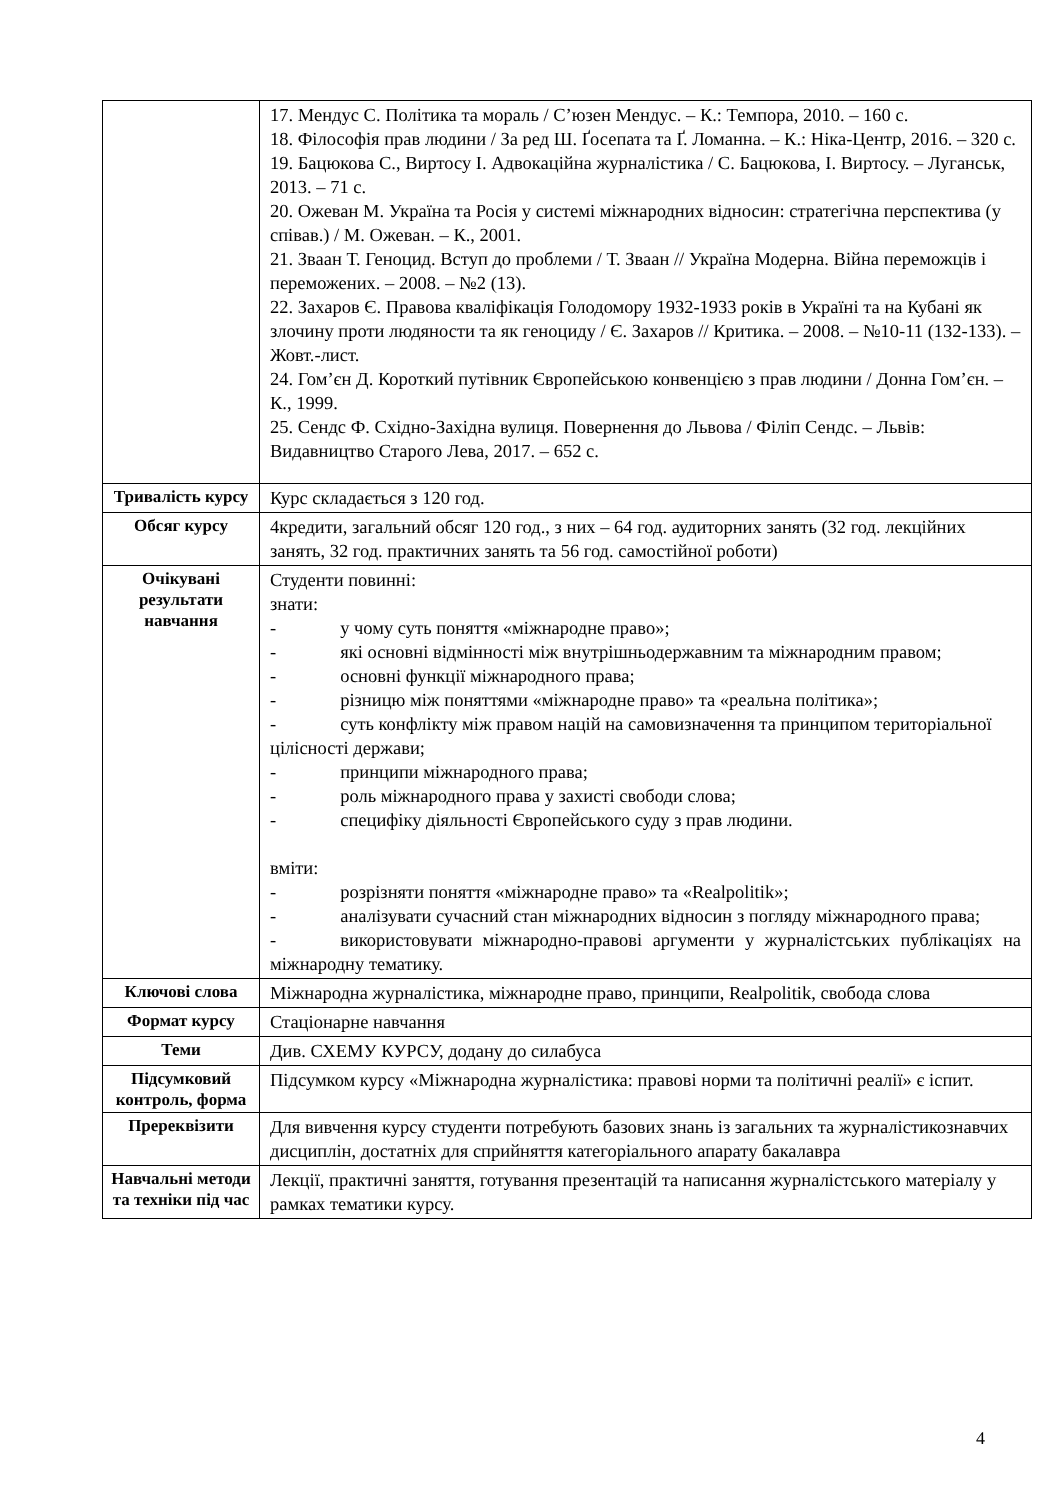| | 17. Мендус С. Політика та мораль / С’юзен Мендус. – К.: Темпора, 2010. – 160 с. 18. Філософія прав людини / За ред Ш. Ґосепата та Ґ. Ломанна. – К.: Ніка-Центр, 2016. – 320 с. 19. Бацюкова С., Виртосу І. Адвокаційна журналістика / С. Бацюкова, І. Виртосу. – Луганськ, 2013. – 71 с. 20. Ожеван М. Україна та Росія у системі міжнародних відносин: стратегічна перспектива (у співав.) / М. Ожеван. – К., 2001. 21. Зваан Т. Геноцид. Вступ до проблеми / Т. Зваан // Україна Модерна. Війна переможців і переможених. – 2008. – №2 (13). 22. Захаров Є. Правова кваліфікація Голодомору 1932-1933 років в Україні та на Кубані як злочину проти людяности та як геноциду / Є. Захаров // Критика. – 2008. – №10-11 (132-133). – Жовт.-лист. 24. Гом’єн Д. Короткий путівник Європейською конвенцією з прав людини / Донна Гом’єн. – К., 1999. 25. Сендс Ф. Східно-Західна вулиця. Повернення до Львова / Філіп Сендс. – Львів: Видавництво Старого Лева, 2017. – 652 с. |
| Тривалість курсу | Курс складається з 120 год. |
| Обсяг курсу | 4кредити, загальний обсяг 120 год., з них – 64 год. аудиторних занять (32 год. лекційних занять, 32 год. практичних занять та 56 год. самостійної роботи) |
| Очікувані результати навчання | Студенти повинні: знати: - у чому суть поняття «міжнародне право»; - які основні відмінності між внутрішньодержавним та міжнародним правом; - основні функції міжнародного права; - різницю між поняттями «міжнародне право» та «реальна політика»; - суть конфлікту між правом націй на самовизначення та принципом територіальної цілісності держави; - принципи міжнародного права; - роль міжнародного права у захисті свободи слова; - специфіку діяльності Європейського суду з прав людини. вміти: - розрізняти поняття «міжнародне право» та «Realpolitik»; - аналізувати сучасний стан міжнародних відносин з погляду міжнародного права; - використовувати міжнародно-правові аргументи у журналістських публікаціях на міжнародну тематику. |
| Ключові слова | Міжнародна журналістика, міжнародне право, принципи, Realpolitik, свобода слова |
| Формат курсу | Стаціонарне навчання |
| Теми | Див. СХЕМУ КУРСУ, додану до силабуса |
| Підсумковий контроль, форма | Підсумком курсу «Міжнародна журналістика: правові норми та політичні реалії» є іспит. |
| Пререквізити | Для вивчення курсу студенти потребують базових знань із загальних та журналістикознавчих дисциплін, достатніх для сприйняття категоріального апарату бакалавра |
| Навчальні методи та техніки під час | Лекції, практичні заняття, готування презентацій та написання журналістського матеріалу у рамках тематики курсу. |
4